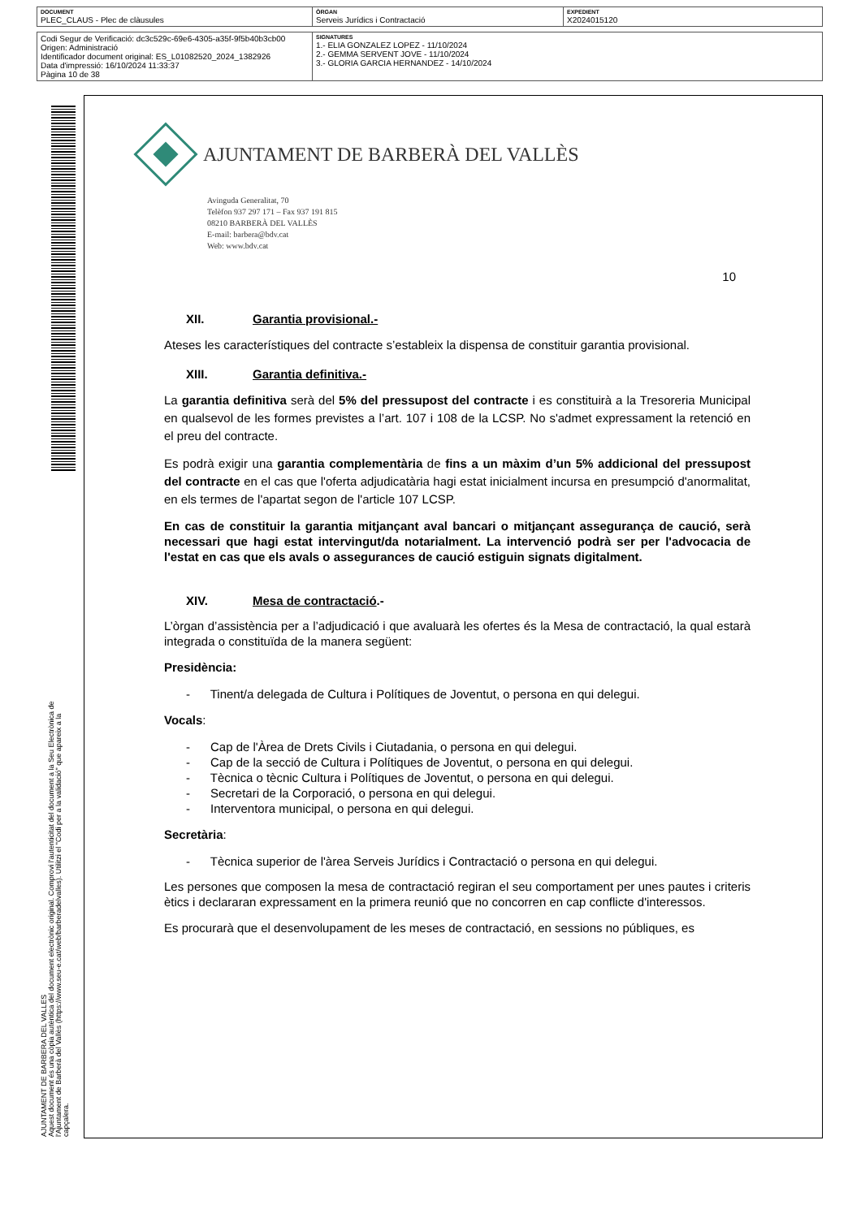| DOCUMENT PLEC_CLAUS - Plec de clàusules | ÒRGAN Serveis Jurídics i Contractació | EXPEDIENT X2024015120 |
| Codi Segur de Verificació: dc3c529c-69e6-4305-a35f-9f5b40b3cb00 Origen: Administració Identificador document original: ES_L01082520_2024_1382926 Data d'impressió: 16/10/2024 11:33:37 Pàgina 10 de 38 | SIGNATURES 1.- ELIA GONZALEZ LOPEZ - 11/10/2024 2.- GEMMA SERVENT JOVE - 11/10/2024 3.- GLORIA GARCIA HERNANDEZ - 14/10/2024 |
AJUNTAMENT DE BARBERA DEL VALLES
Aquest document és una còpia autèntica del document electrònic original. Comprovi l'autenticitat del document a la Seu Electrònica de l'Ajuntament de Barberà del Vallès (https://www.seu-e.cat/web/barberadelvalles). Utilitzi el "Codi per a la validació" que apareix a la capçalera.
AJUNTAMENT DE BARBERÀ DEL VALLÈS
Avinguda Generalitat, 70
Telèfon 937 297 171 – Fax 937 191 815
08210 BARBERÀ DEL VALLÈS
E-mail: barbera@bdv.cat
Web: www.bdv.cat
10
XII. Garantia provisional.-
Ateses les característiques del contracte s’estableix la dispensa de constituir garantia provisional.
XIII. Garantia definitiva.-
La garantia definitiva serà del 5% del pressupost del contracte i es constituirà a la Tresoreria Municipal en qualsevol de les formes previstes a l’art. 107 i 108 de la LCSP. No s'admet expressament la retenció en el preu del contracte.
Es podrà exigir una garantia complementària de fins a un màxim d’un 5% addicional del pressupost del contracte en el cas que l'oferta adjudicatària hagi estat inicialment incursa en presumpció d'anormalitat, en els termes de l'apartat segon de l'article 107 LCSP.
En cas de constituir la garantia mitjançant aval bancari o mitjançant assegurança de caució, serà necessari que hagi estat intervingut/da notarialment. La intervenció podrà ser per l'advocacia de l'estat en cas que els avals o assegurances de caució estiguin signats digitalment.
XIV. Mesa de contractació.-
L’òrgan d’assistència per a l’adjudicació i que avaluarà les ofertes és la Mesa de contractació, la qual estarà integrada o constituïda de la manera següent:
Presidència:
- Tinent/a delegada de Cultura i Polítiques de Joventut, o persona en qui delegui.
Vocals:
- Cap de l'Àrea de Drets Civils i Ciutadania, o persona en qui delegui.
- Cap de la secció de Cultura i Polítiques de Joventut, o persona en qui delegui.
- Tècnica o tècnic Cultura i Polítiques de Joventut, o persona en qui delegui.
- Secretari de la Corporació, o persona en qui delegui.
- Interventora municipal, o persona en qui delegui.
Secretària:
- Tècnica superior de l'àrea Serveis Jurídics i Contractació o persona en qui delegui.
Les persones que composen la mesa de contractació regiran el seu comportament per unes pautes i criteris ètics i declararan expressament en la primera reunió que no concorren en cap conflicte d'interessos.
Es procurarà que el desenvolupament de les meses de contractació, en sessions no públiques, es